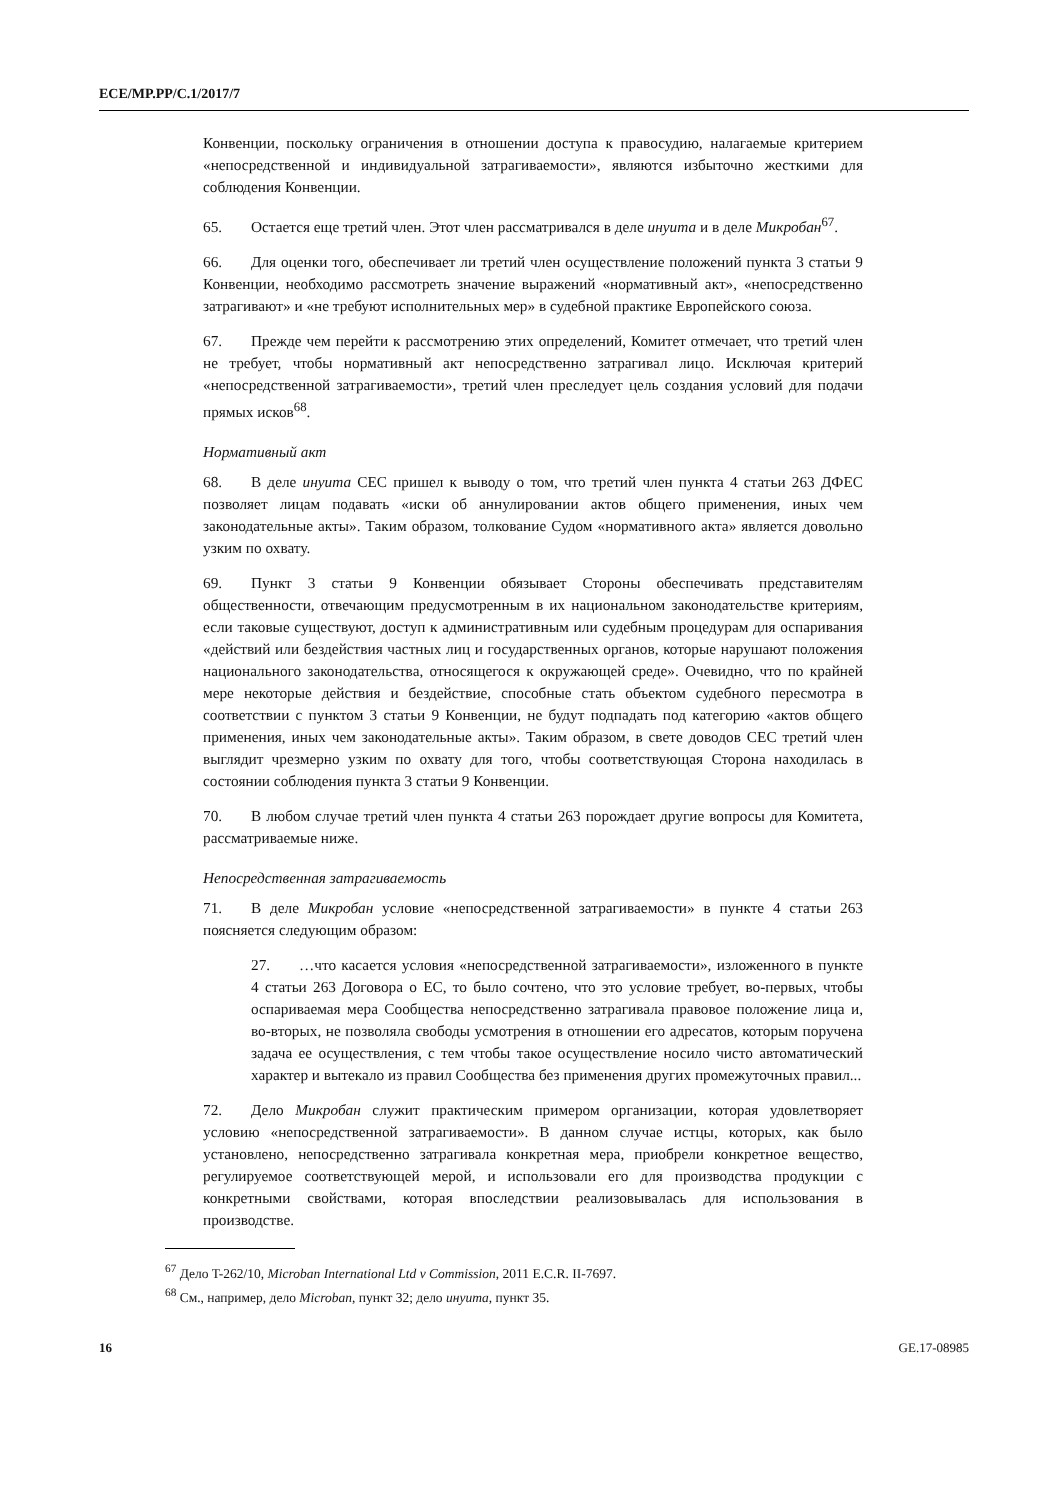ECE/MP.PP/C.1/2017/7
Конвенции, поскольку ограничения в отношении доступа к правосудию, налагаемые критерием «непосредственной и индивидуальной затрагиваемости», являются избыточно жесткими для соблюдения Конвенции.
65. Остается еще третий член. Этот член рассматривался в деле инуита и в деле Микробан<sup>67</sup>.
66. Для оценки того, обеспечивает ли третий член осуществление положений пункта 3 статьи 9 Конвенции, необходимо рассмотреть значение выражений «нормативный акт», «непосредственно затрагивают» и «не требуют исполнительных мер» в судебной практике Европейского союза.
67. Прежде чем перейти к рассмотрению этих определений, Комитет отмечает, что третий член не требует, чтобы нормативный акт непосредственно затрагивал лицо. Исключая критерий «непосредственной затрагиваемости», третий член преследует цель создания условий для подачи прямых исков<sup>68</sup>.
Нормативный акт
68. В деле инуита СЕС пришел к выводу о том, что третий член пункта 4 статьи 263 ДФЕС позволяет лицам подавать «иски об аннулировании актов общего применения, иных чем законодательные акты». Таким образом, толкование Судом «нормативного акта» является довольно узким по охвату.
69. Пункт 3 статьи 9 Конвенции обязывает Стороны обеспечивать представителям общественности, отвечающим предусмотренным в их национальном законодательстве критериям, если таковые существуют, доступ к административным или судебным процедурам для оспаривания «действий или бездействия частных лиц и государственных органов, которые нарушают положения национального законодательства, относящегося к окружающей среде». Очевидно, что по крайней мере некоторые действия и бездействие, способные стать объектом судебного пересмотра в соответствии с пунктом 3 статьи 9 Конвенции, не будут подпадать под категорию «актов общего применения, иных чем законодательные акты». Таким образом, в свете доводов СЕС третий член выглядит чрезмерно узким по охвату для того, чтобы соответствующая Сторона находилась в состоянии соблюдения пункта 3 статьи 9 Конвенции.
70. В любом случае третий член пункта 4 статьи 263 порождает другие вопросы для Комитета, рассматриваемые ниже.
Непосредственная затрагиваемость
71. В деле Микробан условие «непосредственной затрагиваемости» в пункте 4 статьи 263 поясняется следующим образом:
27. …что касается условия «непосредственной затрагиваемости», изложенного в пункте 4 статьи 263 Договора о ЕС, то было сочтено, что это условие требует, во-первых, чтобы оспариваемая мера Сообщества непосредственно затрагивала правовое положение лица и, во-вторых, не позволяла свободы усмотрения в отношении его адресатов, которым поручена задача ее осуществления, с тем чтобы такое осуществление носило чисто автоматический характер и вытекало из правил Сообщества без применения других промежуточных правил...
72. Дело Микробан служит практическим примером организации, которая удовлетворяет условию «непосредственной затрагиваемости». В данном случае истцы, которых, как было установлено, непосредственно затрагивала конкретная мера, приобрели конкретное вещество, регулируемое соответствующей мерой, и использовали его для производства продукции с конкретными свойствами, которая впоследствии реализовывалась для использования в производстве.
<sup>67</sup> Дело T-262/10, Microban International Ltd v Commission, 2011 E.C.R. II-7697.
<sup>68</sup> См., например, дело Microban, пункт 32; дело инуита, пункт 35.
16 GE.17-08985